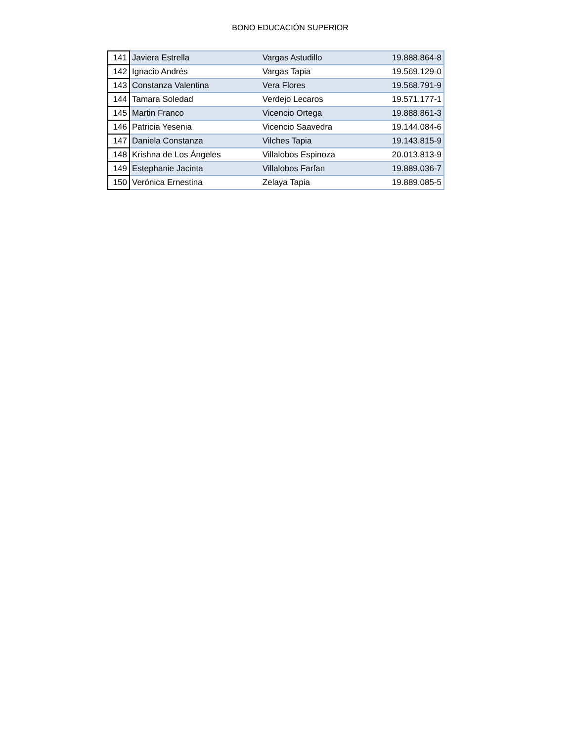BONO EDUCACIÓN SUPERIOR
| 141 | Javiera Estrella | Vargas Astudillo | 19.888.864-8 |
| 142 | Ignacio Andrés | Vargas Tapia | 19.569.129-0 |
| 143 | Constanza Valentina | Vera Flores | 19.568.791-9 |
| 144 | Tamara Soledad | Verdejo Lecaros | 19.571.177-1 |
| 145 | Martin Franco | Vicencio Ortega | 19.888.861-3 |
| 146 | Patricia Yesenia | Vicencio Saavedra | 19.144.084-6 |
| 147 | Daniela Constanza | Vilches Tapia | 19.143.815-9 |
| 148 | Krishna de Los Ángeles | Villalobos Espinoza | 20.013.813-9 |
| 149 | Estephanie Jacinta | Villalobos Farfan | 19.889.036-7 |
| 150 | Verónica Ernestina | Zelaya Tapia | 19.889.085-5 |